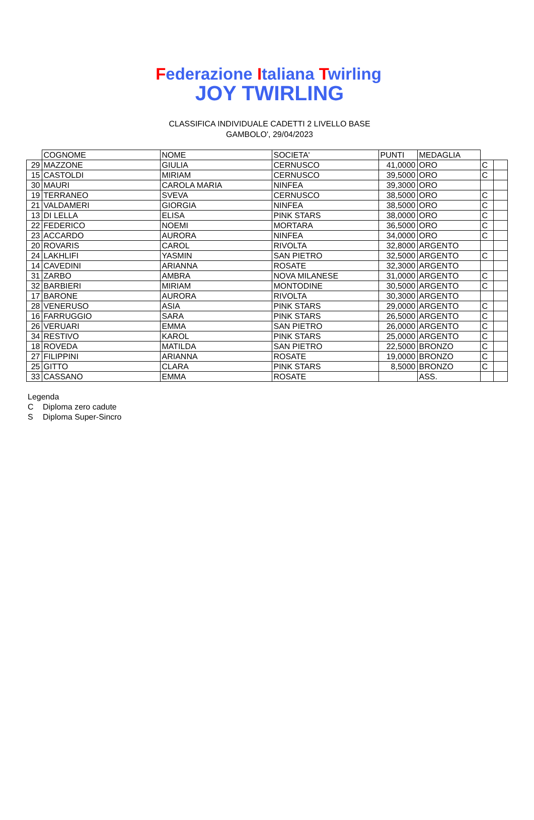Federazione Italiana Twirling
JOY TWIRLING
CLASSIFICA INDIVIDUALE CADETTI 2 LIVELLO BASE
GAMBOLO', 29/04/2023
| | COGNOME | NOME | SOCIETA' | PUNTI | MEDAGLIA | | |
| --- | --- | --- | --- | --- | --- | --- | --- |
| 29 | MAZZONE | GIULIA | CERNUSCO | 41,0000 | ORO | C | |
| 15 | CASTOLDI | MIRIAM | CERNUSCO | 39,5000 | ORO | C | |
| 30 | MAURI | CAROLA MARIA | NINFEA | 39,3000 | ORO | | |
| 19 | TERRANEO | SVEVA | CERNUSCO | 38,5000 | ORO | C | |
| 21 | VALDAMERI | GIORGIA | NINFEA | 38,5000 | ORO | C | |
| 13 | DI LELLA | ELISA | PINK STARS | 38,0000 | ORO | C | |
| 22 | FEDERICO | NOEMI | MORTARA | 36,5000 | ORO | C | |
| 23 | ACCARDO | AURORA | NINFEA | 34,0000 | ORO | C | |
| 20 | ROVARIS | CAROL | RIVOLTA | 32,8000 | ARGENTO | | |
| 24 | LAKHLIFI | YASMIN | SAN PIETRO | 32,5000 | ARGENTO | C | |
| 14 | CAVEDINI | ARIANNA | ROSATE | 32,3000 | ARGENTO | | |
| 31 | ZARBO | AMBRA | NOVA MILANESE | 31,0000 | ARGENTO | C | |
| 32 | BARBIERI | MIRIAM | MONTODINE | 30,5000 | ARGENTO | C | |
| 17 | BARONE | AURORA | RIVOLTA | 30,3000 | ARGENTO | | |
| 28 | VENERUSO | ASIA | PINK STARS | 29,0000 | ARGENTO | C | |
| 16 | FARRUGGIO | SARA | PINK STARS | 26,5000 | ARGENTO | C | |
| 26 | VERUARI | EMMA | SAN PIETRO | 26,0000 | ARGENTO | C | |
| 34 | RESTIVO | KAROL | PINK STARS | 25,0000 | ARGENTO | C | |
| 18 | ROVEDA | MATILDA | SAN PIETRO | 22,5000 | BRONZO | C | |
| 27 | FILIPPINI | ARIANNA | ROSATE | 19,0000 | BRONZO | C | |
| 25 | GITTO | CLARA | PINK STARS | 8,5000 | BRONZO | C | |
| 33 | CASSANO | EMMA | ROSATE | | ASS. | | |
Legenda
C Diploma zero cadute
S Diploma Super-Sincro